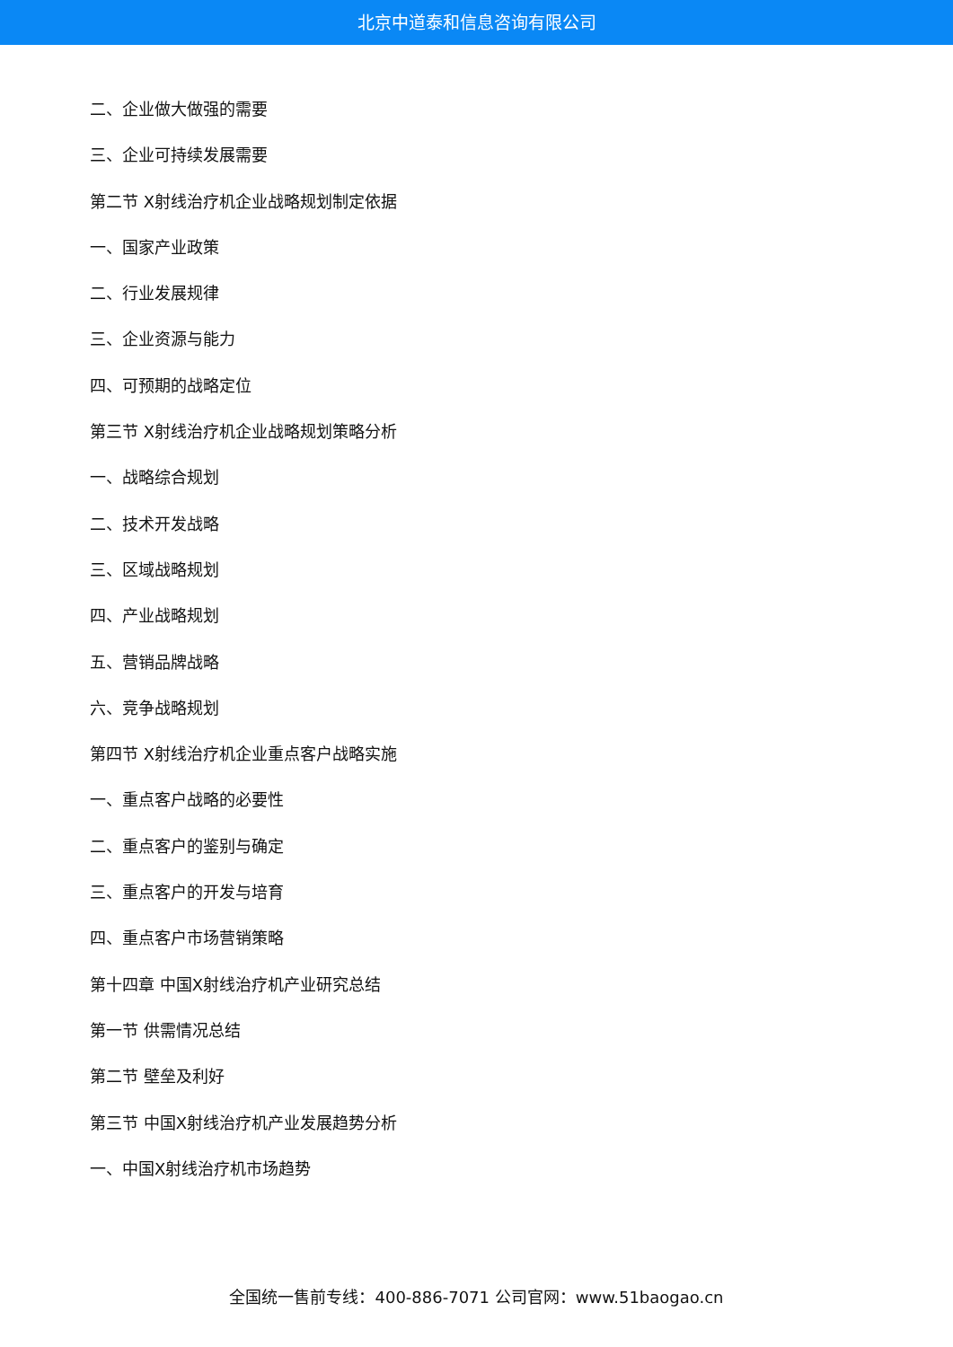北京中道泰和信息咨询有限公司
二、企业做大做强的需要
三、企业可持续发展需要
第二节 X射线治疗机企业战略规划制定依据
一、国家产业政策
二、行业发展规律
三、企业资源与能力
四、可预期的战略定位
第三节 X射线治疗机企业战略规划策略分析
一、战略综合规划
二、技术开发战略
三、区域战略规划
四、产业战略规划
五、营销品牌战略
六、竞争战略规划
第四节 X射线治疗机企业重点客户战略实施
一、重点客户战略的必要性
二、重点客户的鉴别与确定
三、重点客户的开发与培育
四、重点客户市场营销策略
第十四章 中国X射线治疗机产业研究总结
第一节 供需情况总结
第二节 壁垒及利好
第三节 中国X射线治疗机产业发展趋势分析
一、中国X射线治疗机市场趋势
全国统一售前专线：400-886-7071 公司官网：www.51baogao.cn